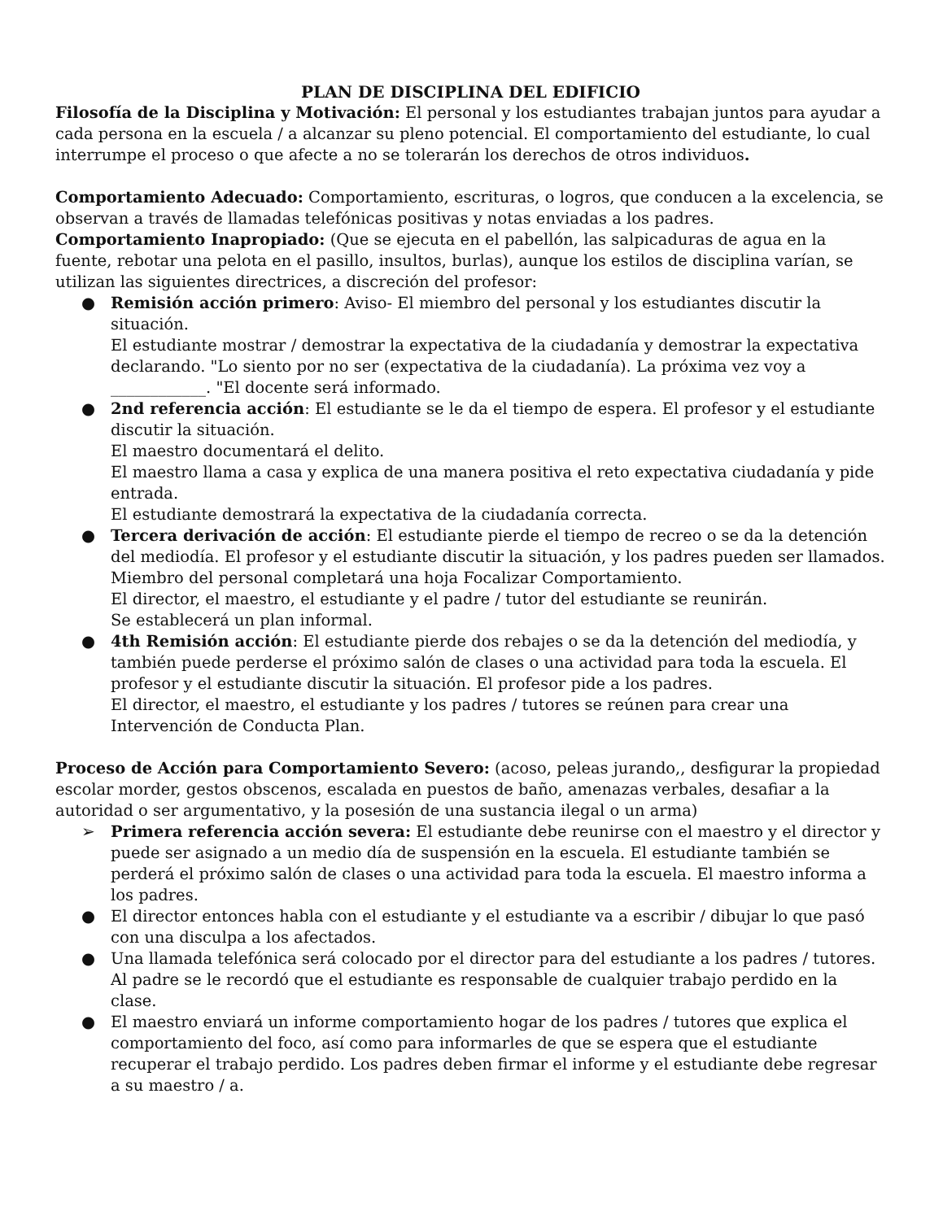PLAN DE DISCIPLINA DEL EDIFICIO
Filosofía de la Disciplina y Motivación: El personal y los estudiantes trabajan juntos para ayudar a cada persona en la escuela / a alcanzar su pleno potencial. El comportamiento del estudiante, lo cual interrumpe el proceso o que afecte a no se tolerarán los derechos de otros individuos.
Comportamiento Adecuado: Comportamiento, escrituras, o logros, que conducen a la excelencia, se observan a través de llamadas telefónicas positivas y notas enviadas a los padres.
Comportamiento Inapropiado: (Que se ejecuta en el pabellón, las salpicaduras de agua en la fuente, rebotar una pelota en el pasillo, insultos, burlas), aunque los estilos de disciplina varían, se utilizan las siguientes directrices, a discreción del profesor:
● Remisión acción primero: Aviso- El miembro del personal y los estudiantes discutir la situación.
El estudiante mostrar / demostrar la expectativa de la ciudadanía y demostrar la expectativa declarando. "Lo siento por no ser (expectativa de la ciudadanía). La próxima vez voy a ____________. "El docente será informado.
● 2nd referencia acción: El estudiante se le da el tiempo de espera. El profesor y el estudiante discutir la situación.
El maestro documentará el delito.
El maestro llama a casa y explica de una manera positiva el reto expectativa ciudadanía y pide entrada.
El estudiante demostrará la expectativa de la ciudadanía correcta.
● Tercera derivación de acción: El estudiante pierde el tiempo de recreo o se da la detención del mediodía. El profesor y el estudiante discutir la situación, y los padres pueden ser llamados.
Miembro del personal completará una hoja Focalizar Comportamiento.
El director, el maestro, el estudiante y el padre / tutor del estudiante se reunirán.
Se establecerá un plan informal.
● 4th Remisión acción: El estudiante pierde dos rebajes o se da la detención del mediodía, y también puede perderse el próximo salón de clases o una actividad para toda la escuela. El profesor y el estudiante discutir la situación. El profesor pide a los padres.
El director, el maestro, el estudiante y los padres / tutores se reúnen para crear una Intervención de Conducta Plan.
Proceso de Acción para Comportamiento Severo: (acoso, peleas jurando,, desfigurar la propiedad escolar morder, gestos obscenos, escalada en puestos de baño, amenazas verbales, desafiar a la autoridad o ser argumentativo, y la posesión de una sustancia ilegal o un arma)
➢ Primera referencia acción severa: El estudiante debe reunirse con el maestro y el director y puede ser asignado a un medio día de suspensión en la escuela. El estudiante también se perderá el próximo salón de clases o una actividad para toda la escuela. El maestro informa a los padres.
● El director entonces habla con el estudiante y el estudiante va a escribir / dibujar lo que pasó con una disculpa a los afectados.
● Una llamada telefónica será colocado por el director para del estudiante a los padres / tutores. Al padre se le recordó que el estudiante es responsable de cualquier trabajo perdido en la clase.
● El maestro enviará un informe comportamiento hogar de los padres / tutores que explica el comportamiento del foco, así como para informarles de que se espera que el estudiante recuperar el trabajo perdido. Los padres deben firmar el informe y el estudiante debe regresar a su maestro / a.